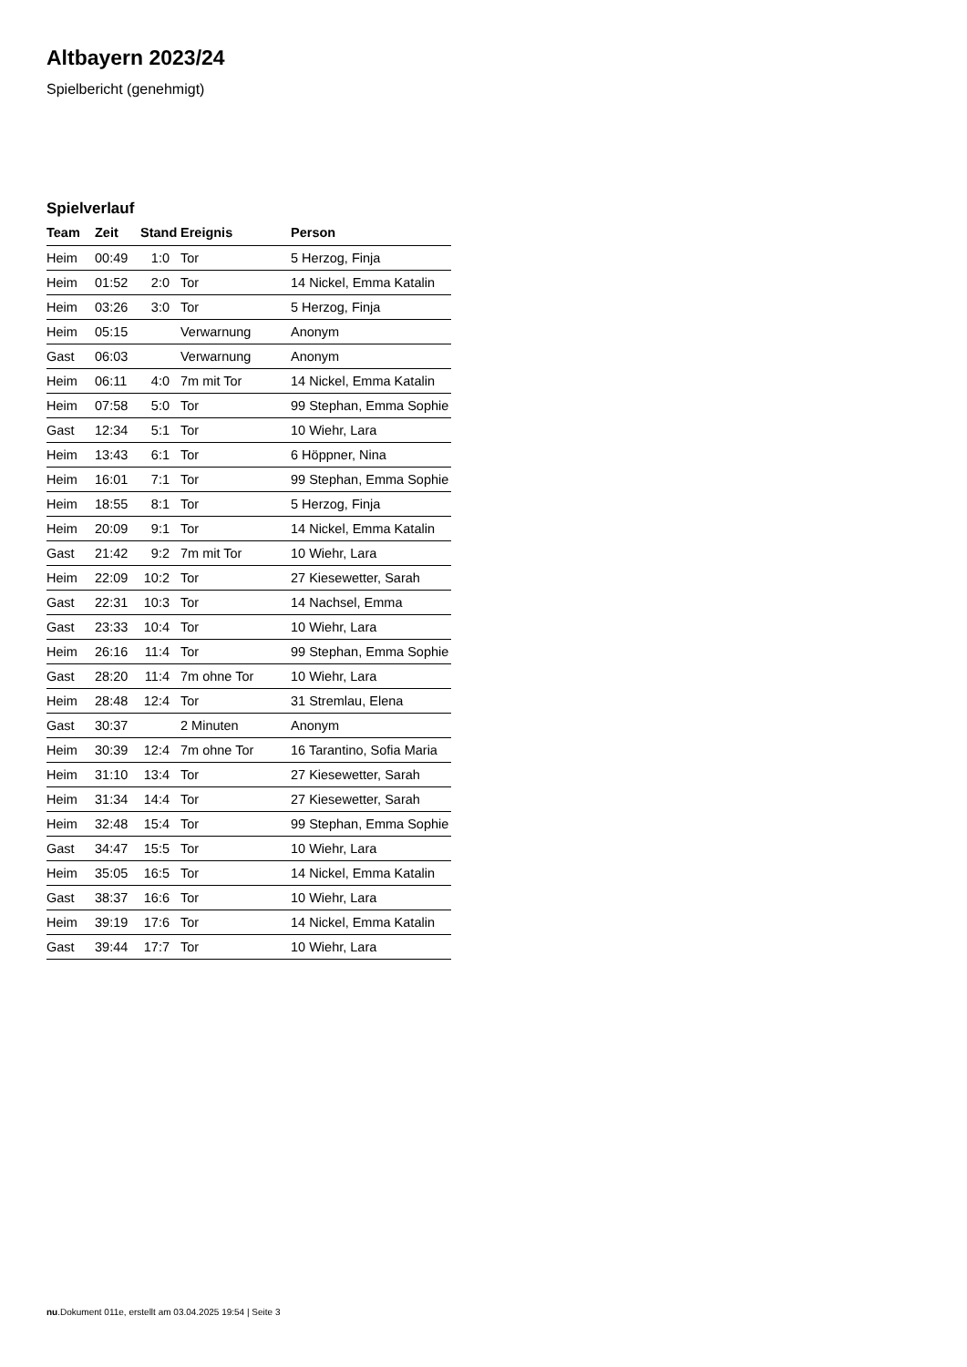Altbayern 2023/24
Spielbericht (genehmigt)
Spielverlauf
| Team | Zeit | Stand | Ereignis | Person |
| --- | --- | --- | --- | --- |
| Heim | 00:49 | 1:0 | Tor | 5 Herzog, Finja |
| Heim | 01:52 | 2:0 | Tor | 14 Nickel, Emma Katalin |
| Heim | 03:26 | 3:0 | Tor | 5 Herzog, Finja |
| Heim | 05:15 | | Verwarnung | Anonym |
| Gast | 06:03 | | Verwarnung | Anonym |
| Heim | 06:11 | 4:0 | 7m mit Tor | 14 Nickel, Emma Katalin |
| Heim | 07:58 | 5:0 | Tor | 99 Stephan, Emma Sophie |
| Gast | 12:34 | 5:1 | Tor | 10 Wiehr, Lara |
| Heim | 13:43 | 6:1 | Tor | 6 Höppner, Nina |
| Heim | 16:01 | 7:1 | Tor | 99 Stephan, Emma Sophie |
| Heim | 18:55 | 8:1 | Tor | 5 Herzog, Finja |
| Heim | 20:09 | 9:1 | Tor | 14 Nickel, Emma Katalin |
| Gast | 21:42 | 9:2 | 7m mit Tor | 10 Wiehr, Lara |
| Heim | 22:09 | 10:2 | Tor | 27 Kiesewetter, Sarah |
| Gast | 22:31 | 10:3 | Tor | 14 Nachsel, Emma |
| Gast | 23:33 | 10:4 | Tor | 10 Wiehr, Lara |
| Heim | 26:16 | 11:4 | Tor | 99 Stephan, Emma Sophie |
| Gast | 28:20 | 11:4 | 7m ohne Tor | 10 Wiehr, Lara |
| Heim | 28:48 | 12:4 | Tor | 31 Stremlau, Elena |
| Gast | 30:37 | | 2 Minuten | Anonym |
| Heim | 30:39 | 12:4 | 7m ohne Tor | 16 Tarantino, Sofia Maria |
| Heim | 31:10 | 13:4 | Tor | 27 Kiesewetter, Sarah |
| Heim | 31:34 | 14:4 | Tor | 27 Kiesewetter, Sarah |
| Heim | 32:48 | 15:4 | Tor | 99 Stephan, Emma Sophie |
| Gast | 34:47 | 15:5 | Tor | 10 Wiehr, Lara |
| Heim | 35:05 | 16:5 | Tor | 14 Nickel, Emma Katalin |
| Gast | 38:37 | 16:6 | Tor | 10 Wiehr, Lara |
| Heim | 39:19 | 17:6 | Tor | 14 Nickel, Emma Katalin |
| Gast | 39:44 | 17:7 | Tor | 10 Wiehr, Lara |
nu.Dokument 011e, erstellt am 03.04.2025 19:54 | Seite 3